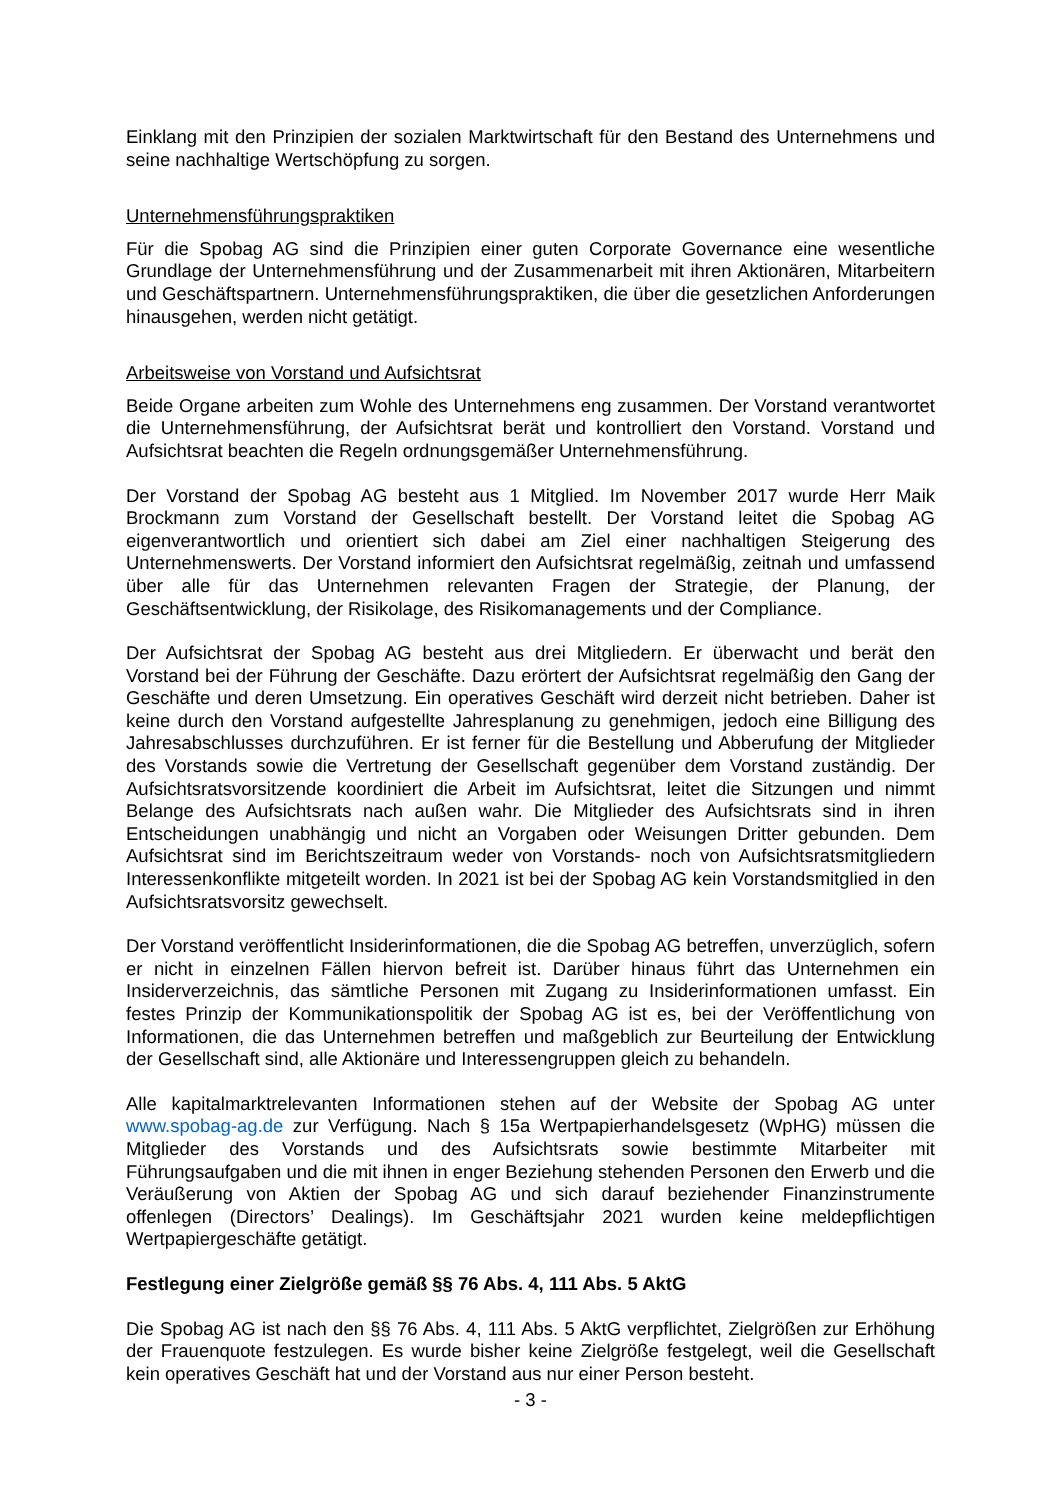Einklang mit den Prinzipien der sozialen Marktwirtschaft für den Bestand des Unternehmens und seine nachhaltige Wertschöpfung zu sorgen.
Unternehmensführungspraktiken
Für die Spobag AG sind die Prinzipien einer guten Corporate Governance eine wesentliche Grundlage der Unternehmensführung und der Zusammenarbeit mit ihren Aktionären, Mitarbeitern und Geschäftspartnern. Unternehmensführungspraktiken, die über die gesetzlichen Anforderungen hinausgehen, werden nicht getätigt.
Arbeitsweise von Vorstand und Aufsichtsrat
Beide Organe arbeiten zum Wohle des Unternehmens eng zusammen. Der Vorstand verantwortet die Unternehmensführung, der Aufsichtsrat berät und kontrolliert den Vorstand. Vorstand und Aufsichtsrat beachten die Regeln ordnungsgemäßer Unternehmensführung.
Der Vorstand der Spobag AG besteht aus 1 Mitglied. Im November 2017 wurde Herr Maik Brockmann zum Vorstand der Gesellschaft bestellt. Der Vorstand leitet die Spobag AG eigenverantwortlich und orientiert sich dabei am Ziel einer nachhaltigen Steigerung des Unternehmenswerts. Der Vorstand informiert den Aufsichtsrat regelmäßig, zeitnah und umfassend über alle für das Unternehmen relevanten Fragen der Strategie, der Planung, der Geschäftsentwicklung, der Risikolage, des Risikomanagements und der Compliance.
Der Aufsichtsrat der Spobag AG besteht aus drei Mitgliedern. Er überwacht und berät den Vorstand bei der Führung der Geschäfte. Dazu erörtert der Aufsichtsrat regelmäßig den Gang der Geschäfte und deren Umsetzung. Ein operatives Geschäft wird derzeit nicht betrieben. Daher ist keine durch den Vorstand aufgestellte Jahresplanung zu genehmigen, jedoch eine Billigung des Jahresabschlusses durchzuführen. Er ist ferner für die Bestellung und Abberufung der Mitglieder des Vorstands sowie die Vertretung der Gesellschaft gegenüber dem Vorstand zuständig. Der Aufsichtsratsvorsitzende koordiniert die Arbeit im Aufsichtsrat, leitet die Sitzungen und nimmt Belange des Aufsichtsrats nach außen wahr. Die Mitglieder des Aufsichtsrats sind in ihren Entscheidungen unabhängig und nicht an Vorgaben oder Weisungen Dritter gebunden. Dem Aufsichtsrat sind im Berichtszeitraum weder von Vorstands- noch von Aufsichtsratsmitgliedern Interessenkonflikte mitgeteilt worden. In 2021 ist bei der Spobag AG kein Vorstandsmitglied in den Aufsichtsratsvorsitz gewechselt.
Der Vorstand veröffentlicht Insiderinformationen, die die Spobag AG betreffen, unverzüglich, sofern er nicht in einzelnen Fällen hiervon befreit ist. Darüber hinaus führt das Unternehmen ein Insiderverzeichnis, das sämtliche Personen mit Zugang zu Insiderinformationen umfasst. Ein festes Prinzip der Kommunikationspolitik der Spobag AG ist es, bei der Veröffentlichung von Informationen, die das Unternehmen betreffen und maßgeblich zur Beurteilung der Entwicklung der Gesellschaft sind, alle Aktionäre und Interessengruppen gleich zu behandeln.
Alle kapitalmarktrelevanten Informationen stehen auf der Website der Spobag AG unter www.spobag-ag.de zur Verfügung. Nach § 15a Wertpapierhandelsgesetz (WpHG) müssen die Mitglieder des Vorstands und des Aufsichtsrats sowie bestimmte Mitarbeiter mit Führungsaufgaben und die mit ihnen in enger Beziehung stehenden Personen den Erwerb und die Veräußerung von Aktien der Spobag AG und sich darauf beziehender Finanzinstrumente offenlegen (Directors’ Dealings). Im Geschäftsjahr 2021 wurden keine meldepflichtigen Wertpapiergeschäfte getätigt.
Festlegung einer Zielgröße gemäß §§ 76 Abs. 4, 111 Abs. 5 AktG
Die Spobag AG ist nach den §§ 76 Abs. 4, 111 Abs. 5 AktG verpflichtet, Zielgrößen zur Erhöhung der Frauenquote festzulegen. Es wurde bisher keine Zielgröße festgelegt, weil die Gesellschaft kein operatives Geschäft hat und der Vorstand aus nur einer Person besteht.
- 3 -